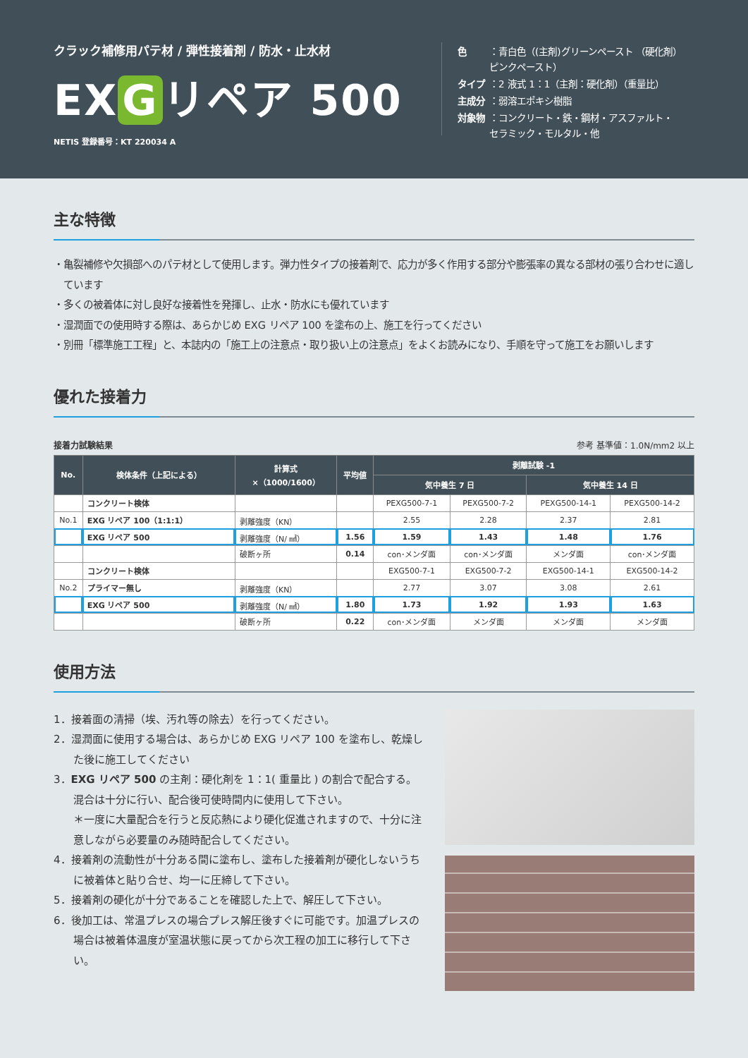クラック補修用パテ材 / 弾性接着剤 / 防水・止水材
EX G リペア 500
NETIS 登録番号：KT 220034 A
| 色 | ：青白色（(主剤)グリーンペースト （硬化剤） ピンクペースト） |
| タイプ | ：2 液式 1：1（主剤：硬化剤）（重量比） |
| 主成分 | ：弱溶エポキシ樹脂 |
| 対象物 | ：コンクリート・鉄・鋼材・アスファルト・ セラミック・モルタル・他 |
主な特徴
・亀裂補修や欠損部へのパテ材として使用します。弾力性タイプの接着剤で、応力が多く作用する部分や膨張率の異なる部材の張り合わせに適しています
・多くの被着体に対し良好な接着性を発揮し、止水・防水にも優れています
・湿潤面での使用時する際は、あらかじめ EXG リペア 100 を塗布の上、施工を行ってください
・別冊「標準施工工程」と、本誌内の「施工上の注意点・取り扱い上の注意点」をよくお読みになり、手順を守って施工をお願いします
優れた接着力
接着力試験結果 参考 基準値：1.0N/mm2 以上
| No. | 検体条件（上記による） | 計算式 ×（1000/1600） | 平均値 | 剥離試験 -1 | | | |
| --- | --- | --- | --- | --- | --- | --- | --- |
| | | | | 気中養生 7 日 | | 気中養生 14 日 | |
| | コンクリート検体 | | | PEXG500-7-1 | PEXG500-7-2 | PEXG500-14-1 | PEXG500-14-2 |
| No.1 | EXG リペア 100（1:1:1） | 剥離強度（KN） | | 2.55 | 2.28 | 2.37 | 2.81 |
| | EXG リペア 500 | 剥離強度（N/ ㎟） | 1.56 | 1.59 | 1.43 | 1.48 | 1.76 |
| | | 破断ヶ所 | 0.14 | con･メンダ面 | con･メンダ面 | メンダ面 | con･メンダ面 |
| | コンクリート検体 | | | EXG500-7-1 | EXG500-7-2 | EXG500-14-1 | EXG500-14-2 |
| No.2 | プライマー無し | 剥離強度（KN） | | 2.77 | 3.07 | 3.08 | 2.61 |
| | EXG リペア 500 | 剥離強度（N/ ㎟） | 1.80 | 1.73 | 1.92 | 1.93 | 1.63 |
| | | 破断ヶ所 | 0.22 | con･メンダ面 | メンダ面 | メンダ面 | メンダ面 |
使用方法
1．接着面の清掃（埃、汚れ等の除去）を行ってください。
2．湿潤面に使用する場合は、あらかじめ EXG リペア 100 を塗布し、乾燥した後に施工してください
3．EXG リペア 500 の主剤：硬化剤を 1：1( 重量比 ) の割合で配合する。混合は十分に行い、配合後可使時間内に使用して下さい。
＊一度に大量配合を行うと反応熱により硬化促進されますので、十分に注意しながら必要量のみ随時配合してください。
4．接着剤の流動性が十分ある間に塗布し、塗布した接着剤が硬化しないうちに被着体と貼り合せ、均一に圧締して下さい。
5．接着剤の硬化が十分であることを確認した上で、解圧して下さい。
6．後加工は、常温プレスの場合プレス解圧後すぐに可能です。加温プレスの場合は被着体温度が室温状態に戻ってから次工程の加工に移行して下さい。